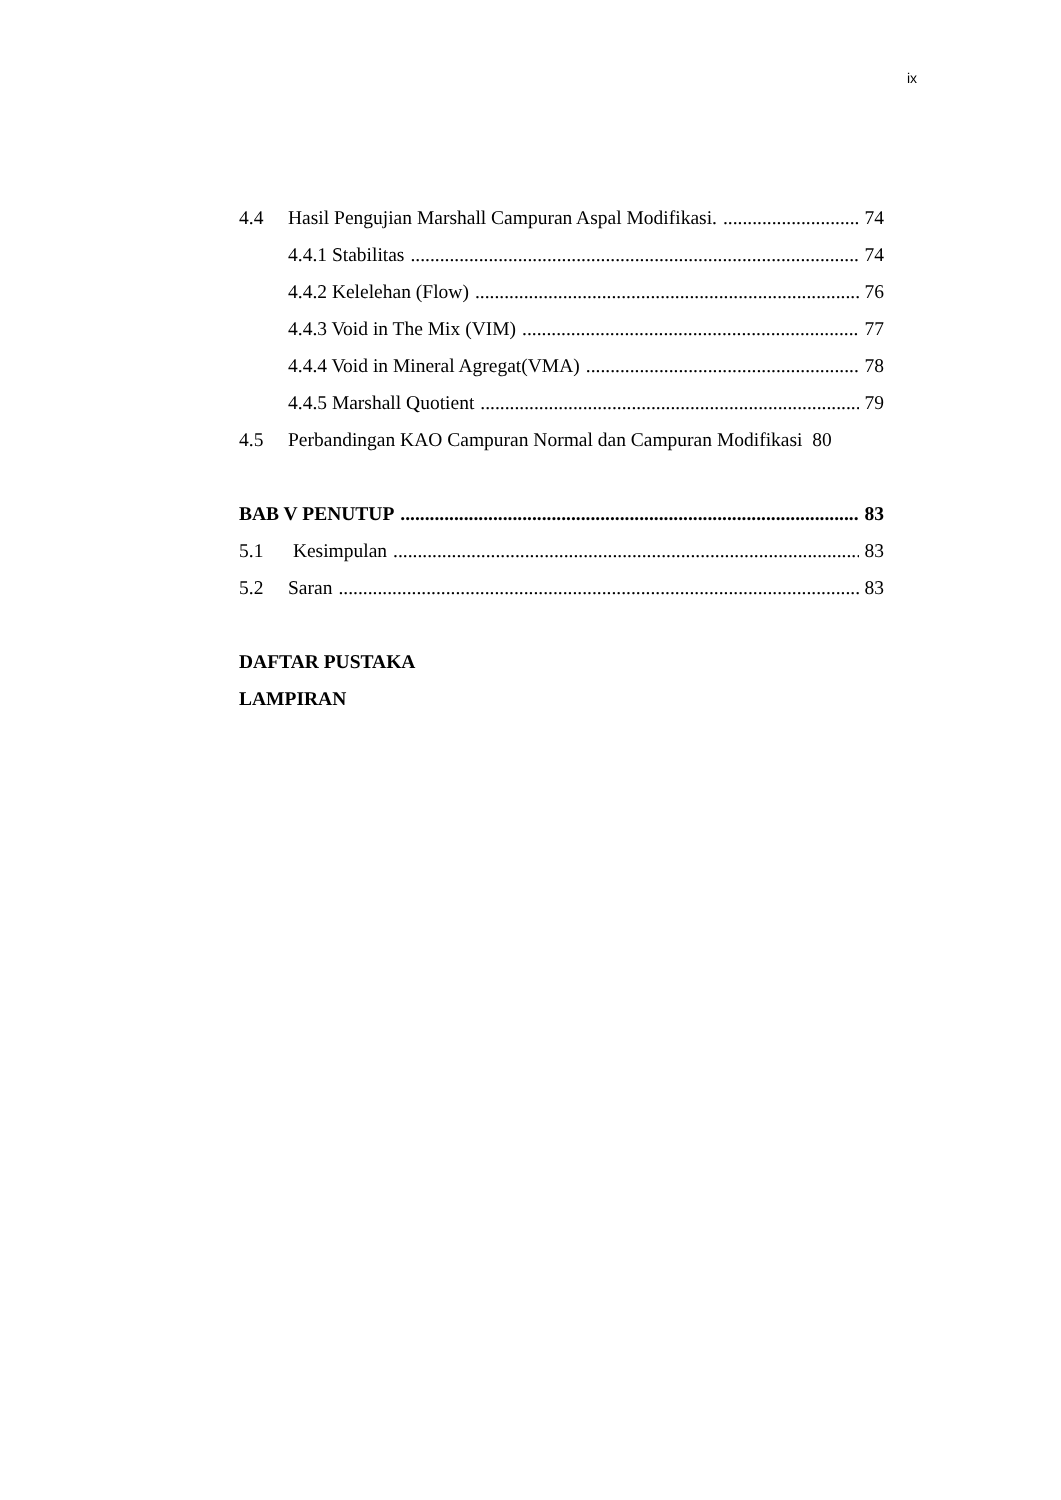ix
4.4 Hasil Pengujian Marshall Campuran Aspal Modifikasi. 74
4.4.1 Stabilitas 74
4.4.2 Kelelehan (Flow) 76
4.4.3 Void in The Mix (VIM) 77
4.4.4 Void in Mineral Agregat(VMA) 78
4.4.5 Marshall Quotient 79
4.5 Perbandingan KAO Campuran Normal dan Campuran Modifikasi 80
BAB V PENUTUP 83
5.1 Kesimpulan 83
5.2 Saran 83
DAFTAR PUSTAKA
LAMPIRAN